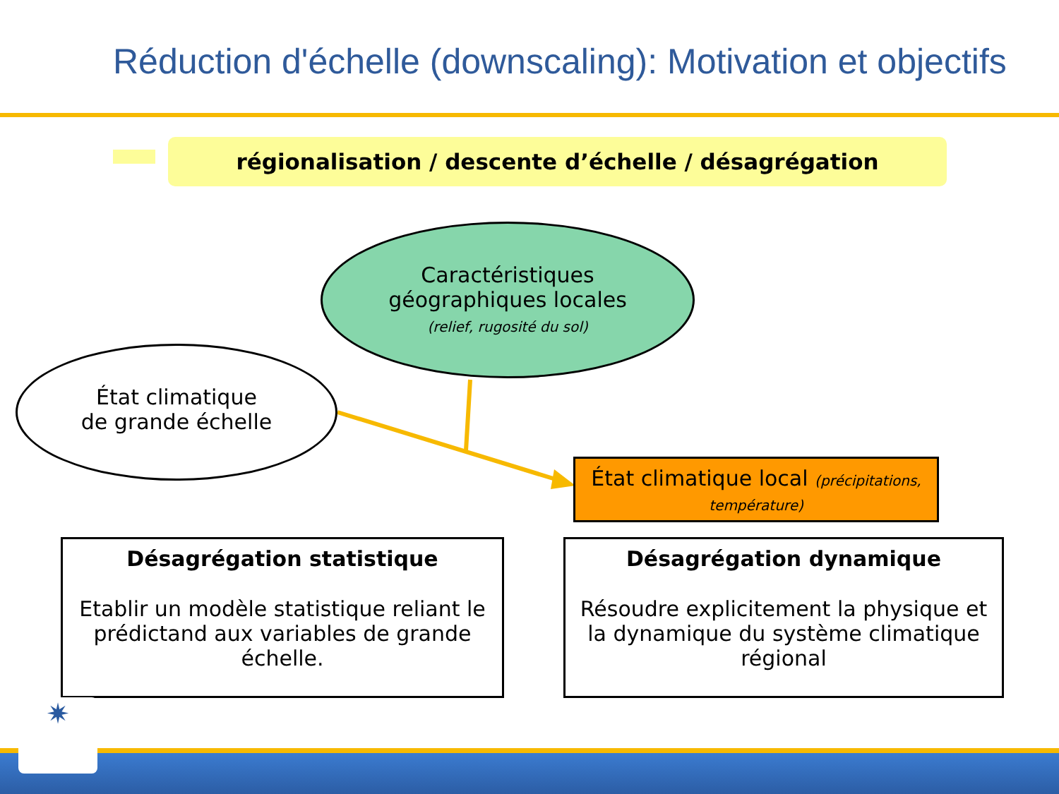Réduction d'échelle (downscaling): Motivation et objectifs
régionalisation / descente d’échelle / désagrégation
Caractéristiques
géographiques locales
(relief, rugosité du sol)
État climatique
de grande échelle
État climatique local (précipitations,
température)
Désagrégation statistique
Etablir un modèle statistique reliant le prédictand aux variables de grande échelle.
Désagrégation dynamique
Résoudre explicitement la physique et la dynamique du système climatique régional
✷